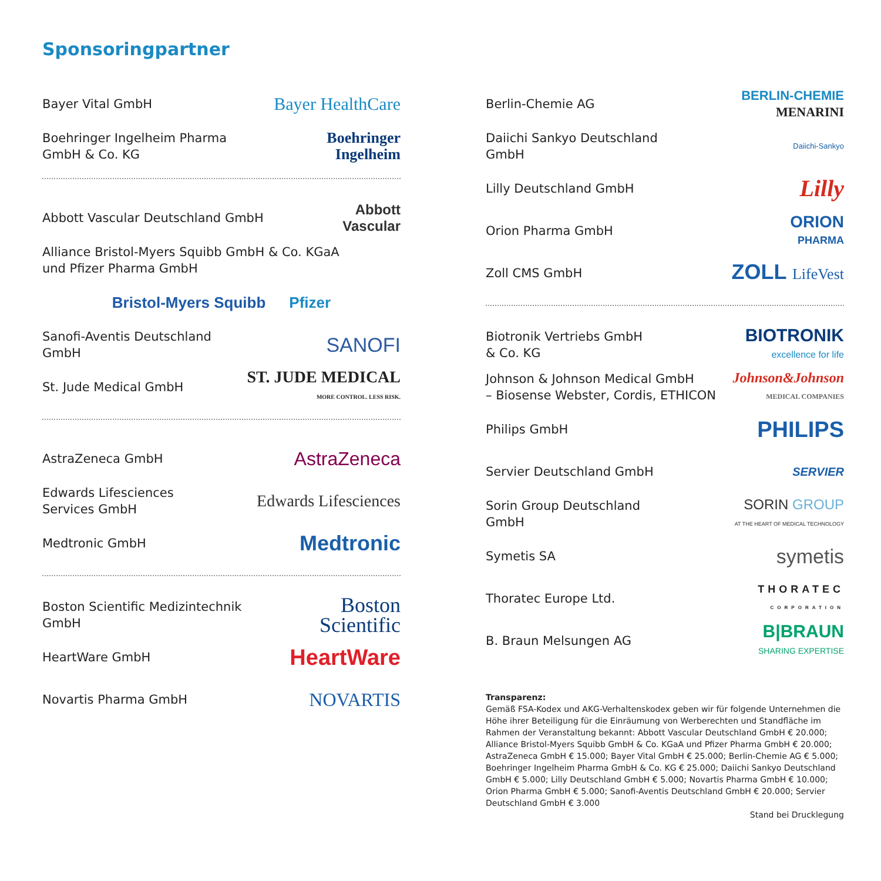Sponsoringpartner
Bayer Vital GmbH Bayer HealthCare
Boehringer Ingelheim Pharma
GmbH & Co. KG Boehringer
Ingelheim
Abbott Vascular Deutschland GmbH Abbott
Vascular
Alliance Bristol-Myers Squibb GmbH & Co. KGaA
und Pfizer Pharma GmbH
Bristol-Myers Squibb Pfizer
Sanofi-Aventis Deutschland
GmbH SANOFI
St. Jude Medical GmbH ST. JUDE MEDICAL
MORE CONTROL. LESS RISK.
AstraZeneca GmbH AstraZeneca
Edwards Lifesciences
Services GmbH Edwards Lifesciences
Medtronic GmbH Medtronic
Boston Scientific Medizintechnik
GmbH Boston
Scientific
HeartWare GmbH HeartWare
Novartis Pharma GmbH NOVARTIS
Berlin-Chemie AG BERLIN-CHEMIE
MENARINI
Daiichi Sankyo Deutschland
GmbH Daiichi-Sankyo
Lilly Deutschland GmbH Lilly
Orion Pharma GmbH ORION
PHARMA
Zoll CMS GmbH ZOLL LifeVest
Biotronik Vertriebs GmbH
& Co. KG BIOTRONIK
excellence for life
Johnson & Johnson Medical GmbH
– Biosense Webster, Cordis, ETHICON Johnson&Johnson
MEDICAL COMPANIES
Philips GmbH PHILIPS
Servier Deutschland GmbH SERVIER
Sorin Group Deutschland
GmbH SORIN GROUP
AT THE HEART OF MEDICAL TECHNOLOGY
Symetis SA symetis
Thoratec Europe Ltd. THORATEC
CORPORATION
B. Braun Melsungen AG B|BRAUN
SHARING EXPERTISE
Transparenz:
Gemäß FSA-Kodex und AKG-Verhaltenskodex geben wir für folgende Unternehmen die Höhe ihrer Beteiligung für die Einräumung von Werberechten und Standfläche im Rahmen der Veranstaltung bekannt: Abbott Vascular Deutschland GmbH € 20.000; Alliance Bristol-Myers Squibb GmbH & Co. KGaA und Pfizer Pharma GmbH € 20.000; AstraZeneca GmbH € 15.000; Bayer Vital GmbH € 25.000; Berlin-Chemie AG € 5.000; Boehringer Ingelheim Pharma GmbH & Co. KG € 25.000; Daiichi Sankyo Deutschland GmbH € 5.000; Lilly Deutschland GmbH € 5.000; Novartis Pharma GmbH € 10.000; Orion Pharma GmbH € 5.000; Sanofi-Aventis Deutschland GmbH € 20.000; Servier Deutschland GmbH € 3.000
Stand bei Drucklegung